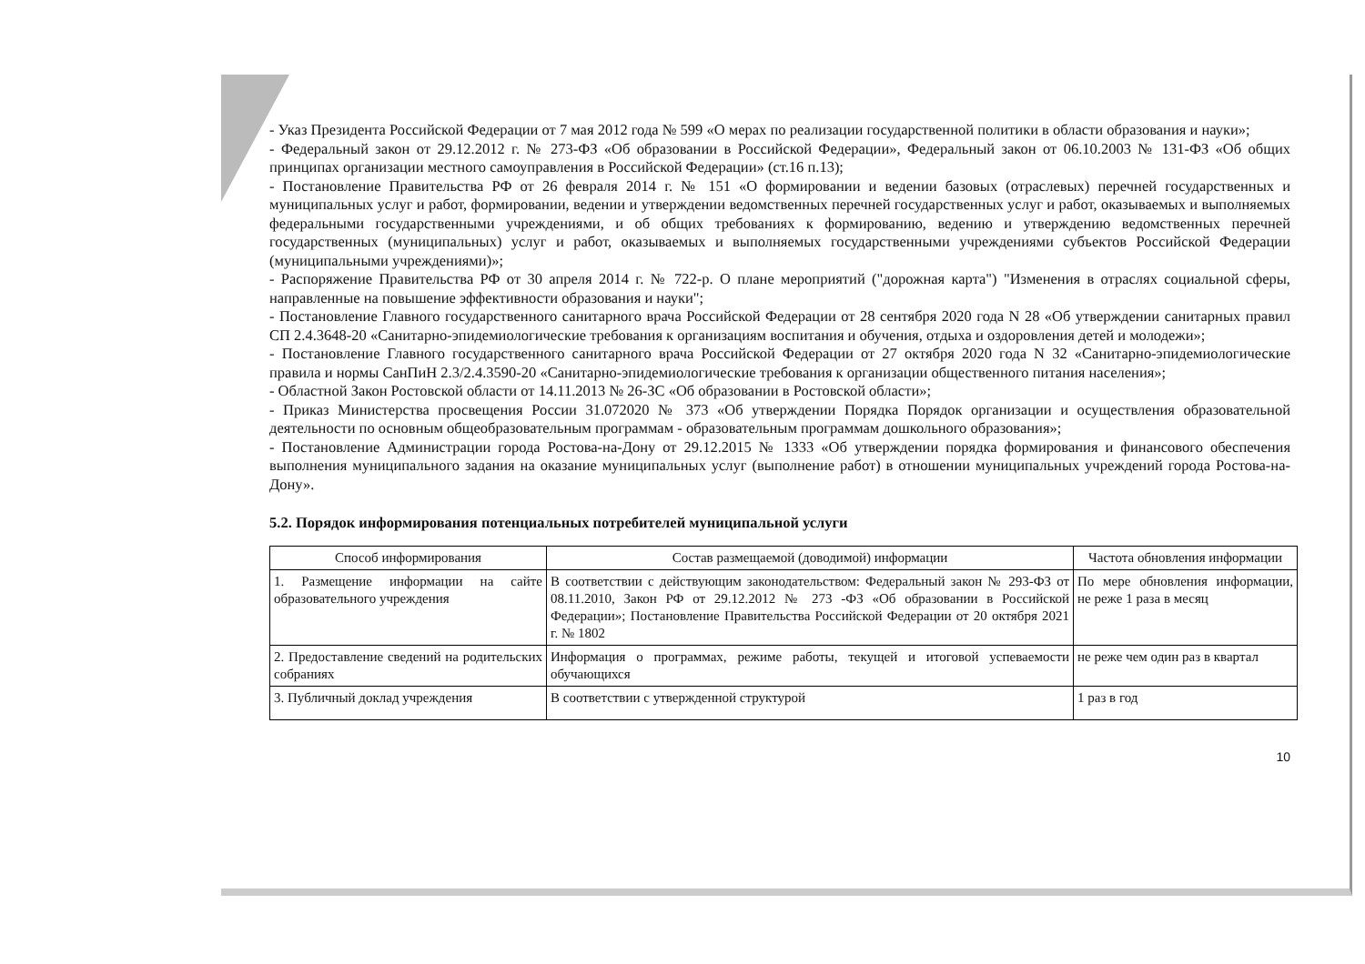- Указ Президента Российской Федерации от 7 мая 2012 года № 599 «О мерах по реализации государственной политики в области образования и науки»;
- Федеральный закон от 29.12.2012 г. № 273-ФЗ «Об образовании в Российской Федерации», Федеральный закон от 06.10.2003 № 131-ФЗ «Об общих принципах организации местного самоуправления в Российской Федерации» (ст.16 п.13);
- Постановление Правительства РФ от 26 февраля 2014 г. № 151 «О формировании и ведении базовых (отраслевых) перечней государственных и муниципальных услуг и работ, формировании, ведении и утверждении ведомственных перечней государственных услуг и работ, оказываемых и выполняемых федеральными государственными учреждениями, и об общих требованиях к формированию, ведению и утверждению ведомственных перечней государственных (муниципальных) услуг и работ, оказываемых и выполняемых государственными учреждениями субъектов Российской Федерации (муниципальными учреждениями)»;
- Распоряжение Правительства РФ от 30 апреля 2014 г. № 722-р. О плане мероприятий ("дорожная карта") "Изменения в отраслях социальной сферы, направленные на повышение эффективности образования и науки";
- Постановление Главного государственного санитарного врача Российской Федерации от 28 сентября 2020 года N 28 «Об утверждении санитарных правил СП 2.4.3648-20 «Санитарно-эпидемиологические требования к организациям воспитания и обучения, отдыха и оздоровления детей и молодежи»;
- Постановление Главного государственного санитарного врача Российской Федерации от 27 октября 2020 года N 32 «Санитарно-эпидемиологические правила и нормы СанПиН 2.3/2.4.3590-20 «Санитарно-эпидемиологические требования к организации общественного питания населения»;
- Областной Закон Ростовской области от 14.11.2013 № 26-ЗС «Об образовании в Ростовской области»;
- Приказ Министерства просвещения России 31.072020 № 373 «Об утверждении Порядка Порядок организации и осуществления образовательной деятельности по основным общеобразовательным программам - образовательным программам дошкольного образования»;
- Постановление Администрации города Ростова-на-Дону от 29.12.2015 № 1333 «Об утверждении порядка формирования и финансового обеспечения выполнения муниципального задания на оказание муниципальных услуг (выполнение работ) в отношении муниципальных учреждений города Ростова-на-Дону».
5.2. Порядок информирования потенциальных потребителей муниципальной услуги
| Способ информирования | Состав размещаемой (доводимой) информации | Частота обновления информации |
| --- | --- | --- |
| 1. Размещение информации на сайте образовательного учреждения | В соответствии с действующим законодательством: Федеральный закон № 293-ФЗ от 08.11.2010, Закон РФ от 29.12.2012 № 273 -ФЗ «Об образовании в Российской Федерации»; Постановление Правительства Российской Федерации от 20 октября 2021 г. № 1802 | По мере обновления информации, не реже 1 раза в месяц |
| 2. Предоставление сведений на родительских собраниях | Информация о программах, режиме работы, текущей и итоговой успеваемости обучающихся | не реже чем один раз в квартал |
| 3. Публичный доклад учреждения | В соответствии с утвержденной структурой | 1 раз в год |
10